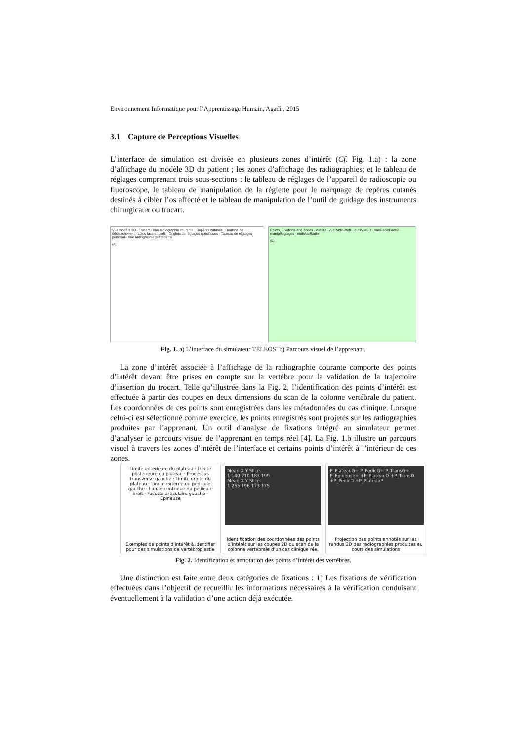Environnement Informatique pour l’Apprentissage Humain, Agadir, 2015
3.1 Capture de Perceptions Visuelles
L’interface de simulation est divisée en plusieurs zones d’intérêt (Cf. Fig. 1.a) : la zone d’affichage du modèle 3D du patient ; les zones d’affichage des radiographies; et le tableau de réglages comprenant trois sous-sections : le tableau de réglages de l’appareil de radioscopie ou fluoroscope, le tableau de manipulation de la réglette pour le marquage de repères cutanés destinés à cibler l’os affecté et le tableau de manipulation de l’outil de guidage des instruments chirurgicaux ou trocart.
Vue modèle 3D · Trocart · Vue radiographie courante · Repères cutanés · Boutons de déclenchement radios face et profil · Onglets de réglages spécifiques · Tableau de réglages principal · Vue radiographie précédente
(a)
Points, Fixations and Zones · vue3D · vueRadioProfil · outilVue3D · vueRadioFace2 · manipReglages · outilVueRadio
(b)
Fig. 1. a) L’interface du simulateur TELEOS. b) Parcours visuel de l’apprenant.
La zone d’intérêt associée à l’affichage de la radiographie courante comporte des points d’intérêt devant être prises en compte sur la vertèbre pour la validation de la trajectoire d’insertion du trocart. Telle qu’illustrée dans la Fig. 2, l’identification des points d’intérêt est effectuée à partir des coupes en deux dimensions du scan de la colonne vertébrale du patient. Les coordonnées de ces points sont enregistrées dans les métadonnées du cas clinique. Lorsque celui-ci est sélectionné comme exercice, les points enregistrés sont projetés sur les radiographies produites par l’apprenant. Un outil d’analyse de fixations intégré au simulateur permet d’analyser le parcours visuel de l’apprenant en temps réel [4]. La Fig. 1.b illustre un parcours visuel à travers les zones d’intérêt de l’interface et certains points d’intérêt à l’intérieur de ces zones.
Limite antérieure du plateau · Limite postérieure du plateau · Processus transverse gauche · Limite droite du plateau · Limite externe du pédicule gauche · Limite centrique du pédicule droit · Facette articulaire gauche · Epineuse
Exemples de points d’intérêt à identifier pour des simulations de vertébroplastie
Mean X Y Slice
1 140 210 183 199
Mean X Y Slice
1 255 196 173 175
Identification des coordonnées des points d’intérêt sur les coupes 2D du scan de la colonne vertébrale d’un cas clinique réel
P_PlateauG+ P_PedicG+ P_TransG+ P_Epineuse+ +P_PlateauD +P_TransD +P_PedicD +P_PlateauP
Projection des points annotés sur les rendus 2D des radiographies produites au cours des simulations
Fig. 2. Identification et annotation des points d’intérêt des vertèbres.
Une distinction est faite entre deux catégories de fixations : 1) Les fixations de vérification effectuées dans l’objectif de recueillir les informations nécessaires à la vérification conduisant éventuellement à la validation d’une action déjà exécutée.